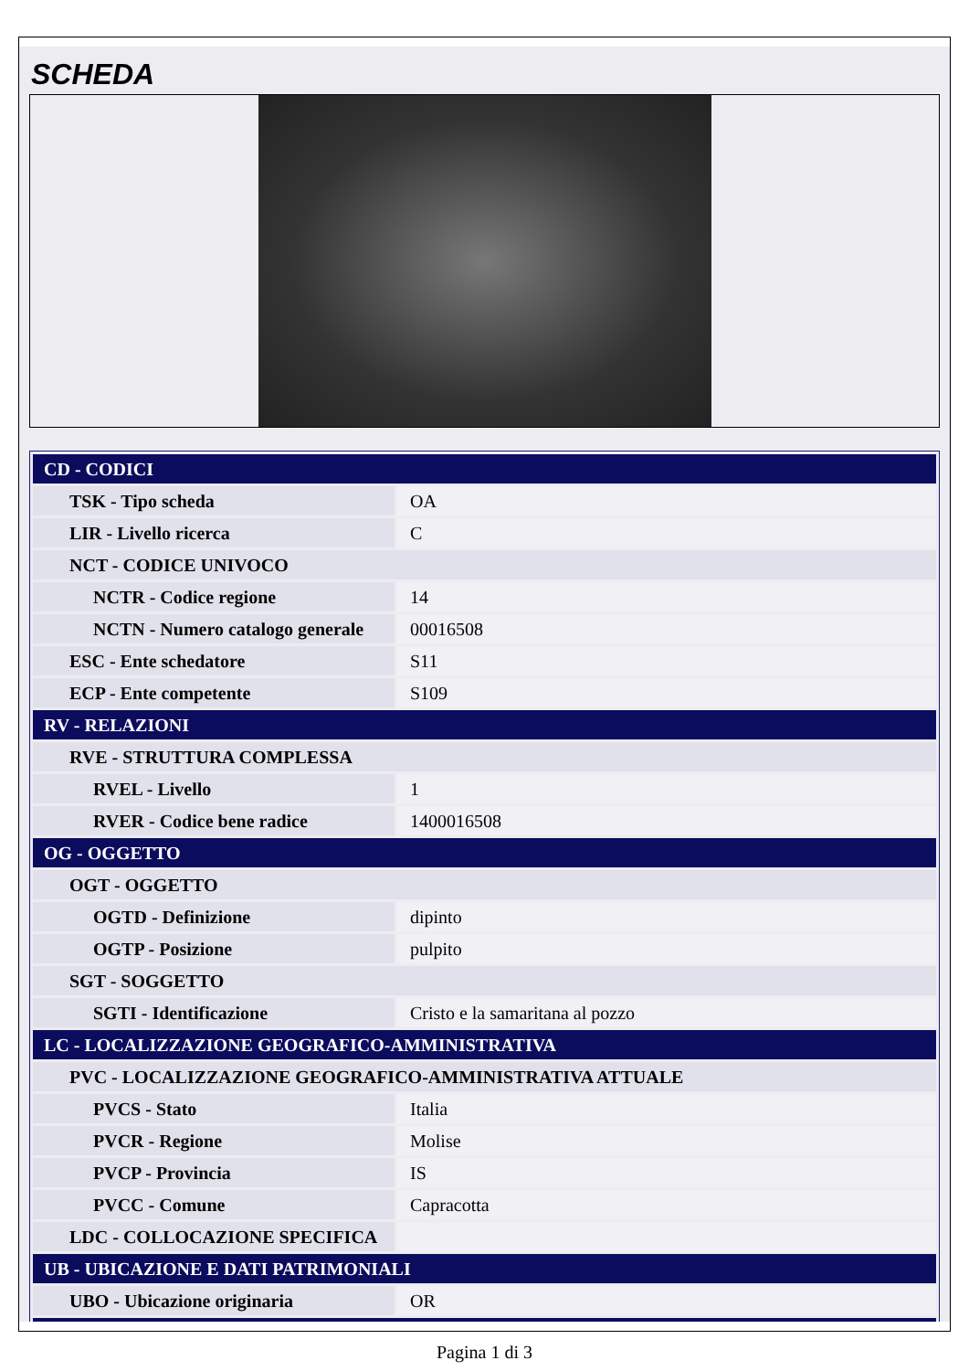SCHEDA
| CD - CODICI | |
| TSK - Tipo scheda | OA |
| LIR - Livello ricerca | C |
| NCT - CODICE UNIVOCO | |
| NCTR - Codice regione | 14 |
| NCTN - Numero catalogo generale | 00016508 |
| ESC - Ente schedatore | S11 |
| ECP - Ente competente | S109 |
| RV - RELAZIONI | |
| RVE - STRUTTURA COMPLESSA | |
| RVEL - Livello | 1 |
| RVER - Codice bene radice | 1400016508 |
| OG - OGGETTO | |
| OGT - OGGETTO | |
| OGTD - Definizione | dipinto |
| OGTP - Posizione | pulpito |
| SGT - SOGGETTO | |
| SGTI - Identificazione | Cristo e la samaritana al pozzo |
| LC - LOCALIZZAZIONE GEOGRAFICO-AMMINISTRATIVA | |
| PVC - LOCALIZZAZIONE GEOGRAFICO-AMMINISTRATIVA ATTUALE | |
| PVCS - Stato | Italia |
| PVCR - Regione | Molise |
| PVCP - Provincia | IS |
| PVCC - Comune | Capracotta |
| LDC - COLLOCAZIONE SPECIFICA | |
| UB - UBICAZIONE E DATI PATRIMONIALI | |
| UBO - Ubicazione originaria | OR |
Pagina 1 di 3